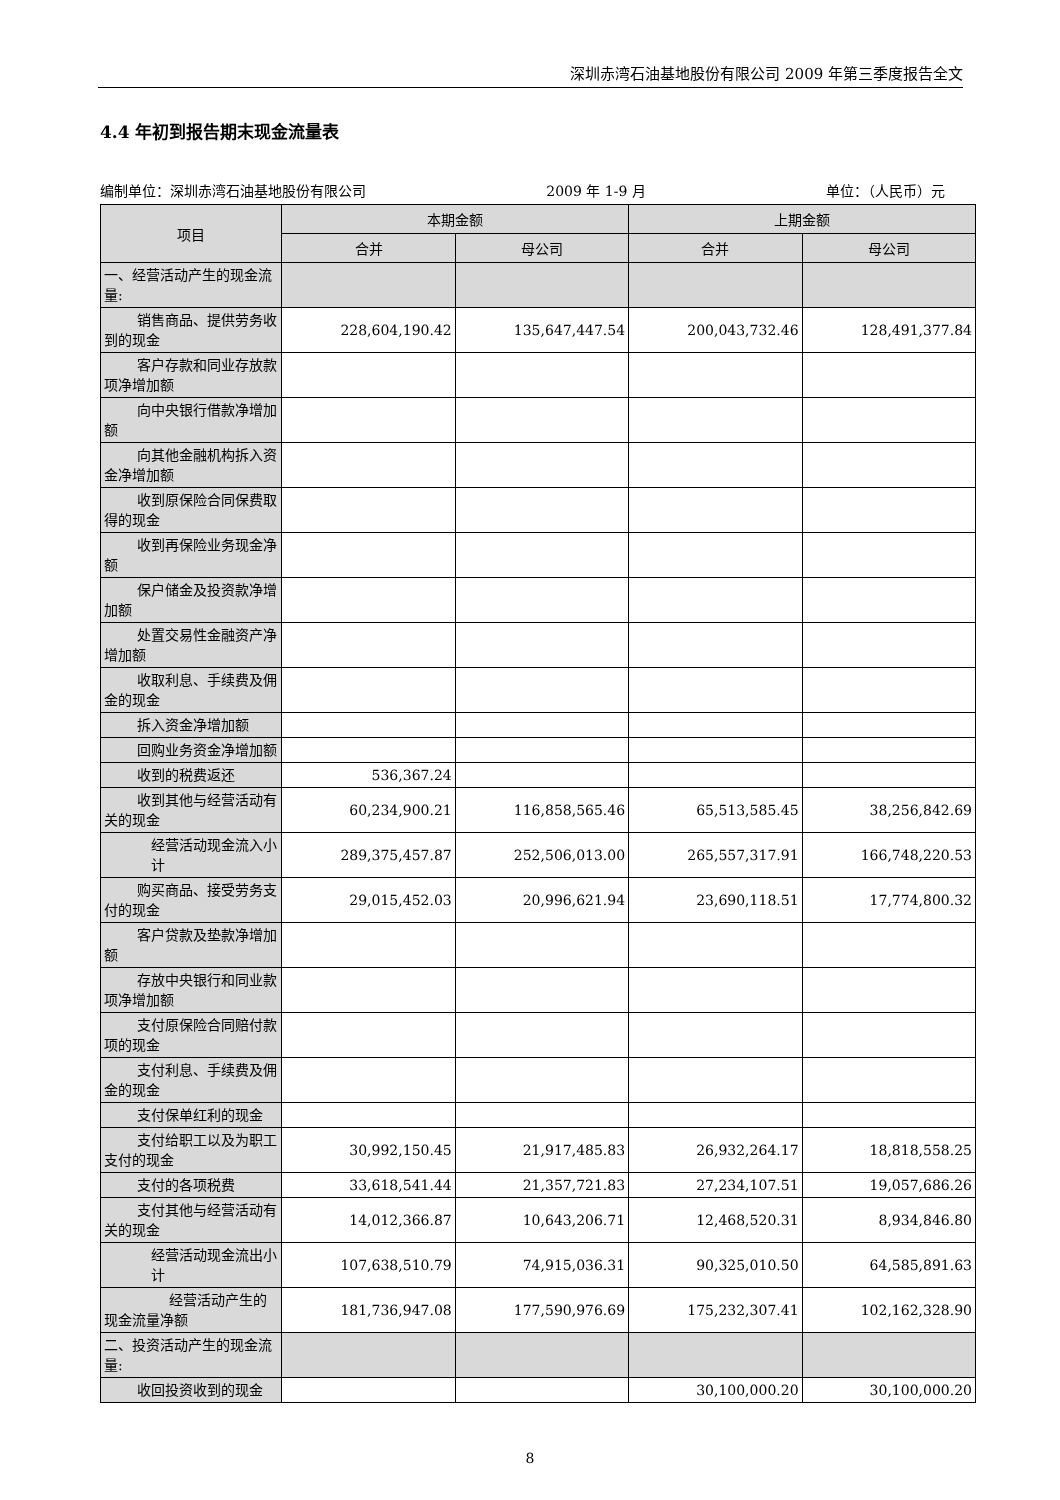深圳赤湾石油基地股份有限公司 2009 年第三季度报告全文
4.4 年初到报告期末现金流量表
编制单位：深圳赤湾石油基地股份有限公司 2009 年 1-9 月 单位：（人民币）元
| 项目 | 本期金额 | | 上期金额 | |
| --- | --- | --- | --- | --- |
| | 合并 | 母公司 | 合并 | 母公司 |
| 一、经营活动产生的现金流量: | | | | |
| 销售商品、提供劳务收到的现金 | 228,604,190.42 | 135,647,447.54 | 200,043,732.46 | 128,491,377.84 |
| 客户存款和同业存放款项净增加额 | | | | |
| 向中央银行借款净增加额 | | | | |
| 向其他金融机构拆入资金净增加额 | | | | |
| 收到原保险合同保费取得的现金 | | | | |
| 收到再保险业务现金净额 | | | | |
| 保户储金及投资款净增加额 | | | | |
| 处置交易性金融资产净增加额 | | | | |
| 收取利息、手续费及佣金的现金 | | | | |
| 拆入资金净增加额 | | | | |
| 回购业务资金净增加额 | | | | |
| 收到的税费返还 | 536,367.24 | | | |
| 收到其他与经营活动有关的现金 | 60,234,900.21 | 116,858,565.46 | 65,513,585.45 | 38,256,842.69 |
| 经营活动现金流入小计 | 289,375,457.87 | 252,506,013.00 | 265,557,317.91 | 166,748,220.53 |
| 购买商品、接受劳务支付的现金 | 29,015,452.03 | 20,996,621.94 | 23,690,118.51 | 17,774,800.32 |
| 客户贷款及垫款净增加额 | | | | |
| 存放中央银行和同业款项净增加额 | | | | |
| 支付原保险合同赔付款项的现金 | | | | |
| 支付利息、手续费及佣金的现金 | | | | |
| 支付保单红利的现金 | | | | |
| 支付给职工以及为职工支付的现金 | 30,992,150.45 | 21,917,485.83 | 26,932,264.17 | 18,818,558.25 |
| 支付的各项税费 | 33,618,541.44 | 21,357,721.83 | 27,234,107.51 | 19,057,686.26 |
| 支付其他与经营活动有关的现金 | 14,012,366.87 | 10,643,206.71 | 12,468,520.31 | 8,934,846.80 |
| 经营活动现金流出小计 | 107,638,510.79 | 74,915,036.31 | 90,325,010.50 | 64,585,891.63 |
| 经营活动产生的现金流量净额 | 181,736,947.08 | 177,590,976.69 | 175,232,307.41 | 102,162,328.90 |
| 二、投资活动产生的现金流量: | | | | |
| 收回投资收到的现金 | | | 30,100,000.20 | 30,100,000.20 |
8